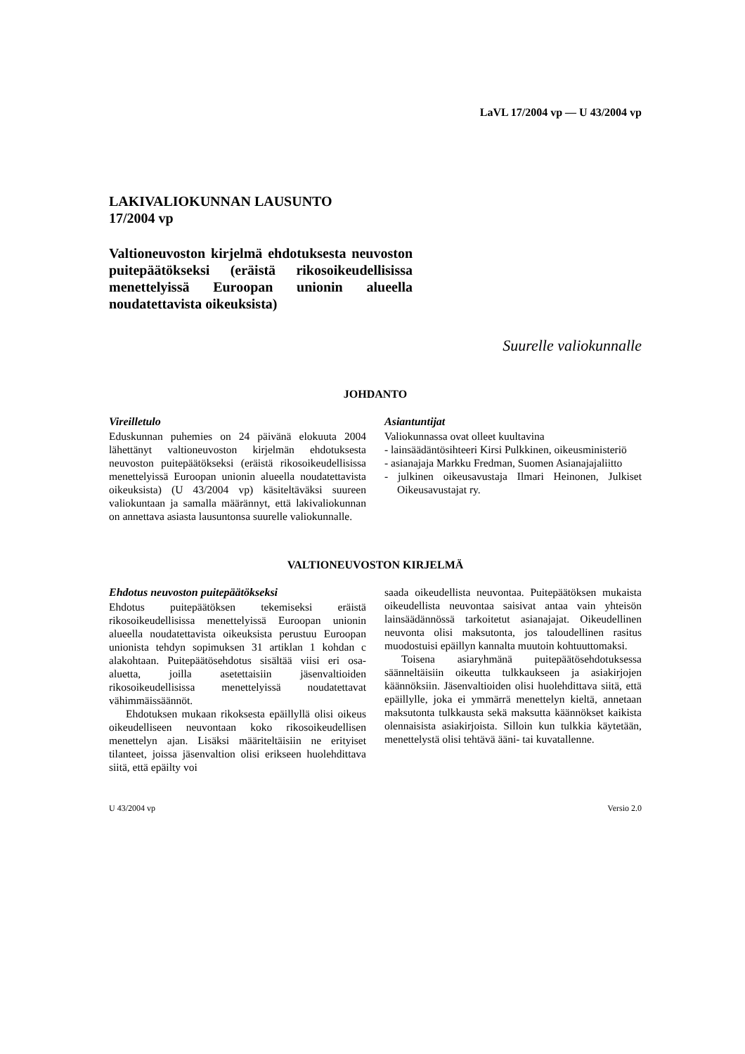LaVL 17/2004 vp — U 43/2004 vp
LAKIVALIOKUNNAN LAUSUNTO
17/2004 vp
Valtioneuvoston kirjelmä ehdotuksesta neuvoston puitepäätökseksi (eräistä rikosoikeudellisissa menettelyissä Euroopan unionin alueella noudatettavista oikeuksista)
Suurelle valiokunnalle
JOHDANTO
Vireilletulo
Eduskunnan puhemies on 24 päivänä elokuuta 2004 lähettänyt valtioneuvoston kirjelmän ehdotuksesta neuvoston puitepäätökseksi (eräistä rikosoikeudellisissa menettelyissä Euroopan unionin alueella noudatettavista oikeuksista) (U 43/2004 vp) käsiteltäväksi suureen valiokuntaan ja samalla määrännyt, että lakivaliokunnan on annettava asiasta lausuntonsa suurelle valiokunnalle.
Asiantuntijat
Valiokunnassa ovat olleet kuultavina
- lainsäädäntösihteeri Kirsi Pulkkinen, oikeusministeriö
- asianajaja Markku Fredman, Suomen Asianajajaliitto
- julkinen oikeusavustaja Ilmari Heinonen, Julkiset Oikeusavustajat ry.
VALTIONEUVOSTON KIRJELMÄ
Ehdotus neuvoston puitepäätökseksi
Ehdotus puitepäätöksen tekemiseksi eräistä rikosoikeudellisissa menettelyissä Euroopan unionin alueella noudatettavista oikeuksista perustuu Euroopan unionista tehdyn sopimuksen 31 artiklan 1 kohdan c alakohtaan. Puitepäätösehdotus sisältää viisi eri osa-aluetta, joilla asetettaisiin jäsenvaltioiden rikosoikeudellisissa menettelyissä noudatettavat vähimmäissäännöt.
Ehdotuksen mukaan rikoksesta epäillyllä olisi oikeus oikeudelliseen neuvontaan koko rikosoikeudellisen menettelyn ajan. Lisäksi määriteltäisiin ne erityiset tilanteet, joissa jäsenvaltion olisi erikseen huolehdittava siitä, että epäilty voi
saada oikeudellista neuvontaa. Puitepäätöksen mukaista oikeudellista neuvontaa saisivat antaa vain yhteisön lainsäädännössä tarkoitetut asianajajat. Oikeudellinen neuvonta olisi maksuton­ta, jos taloudellinen rasitus muodostuisi epäillyn kannalta muutoin kohtuuttomaksi.
Toisena asiaryhmänä puitepäätösehdotuksessa säänneltäisiin oikeutta tulkkaukseen ja asiakirjojen käännöksiin. Jäsenvaltioiden olisi huolehdittava siitä, että epäillylle, joka ei ymmärrä menettelyn kieltä, annetaan maksutonta tulkkausta sekä maksutta käännökset kaikista olennaisista asiakirjoista. Silloin kun tulkkia käytetään, menettelystä olisi tehtävä ääni- tai kuvatallenne.
U 43/2004 vp Versio 2.0